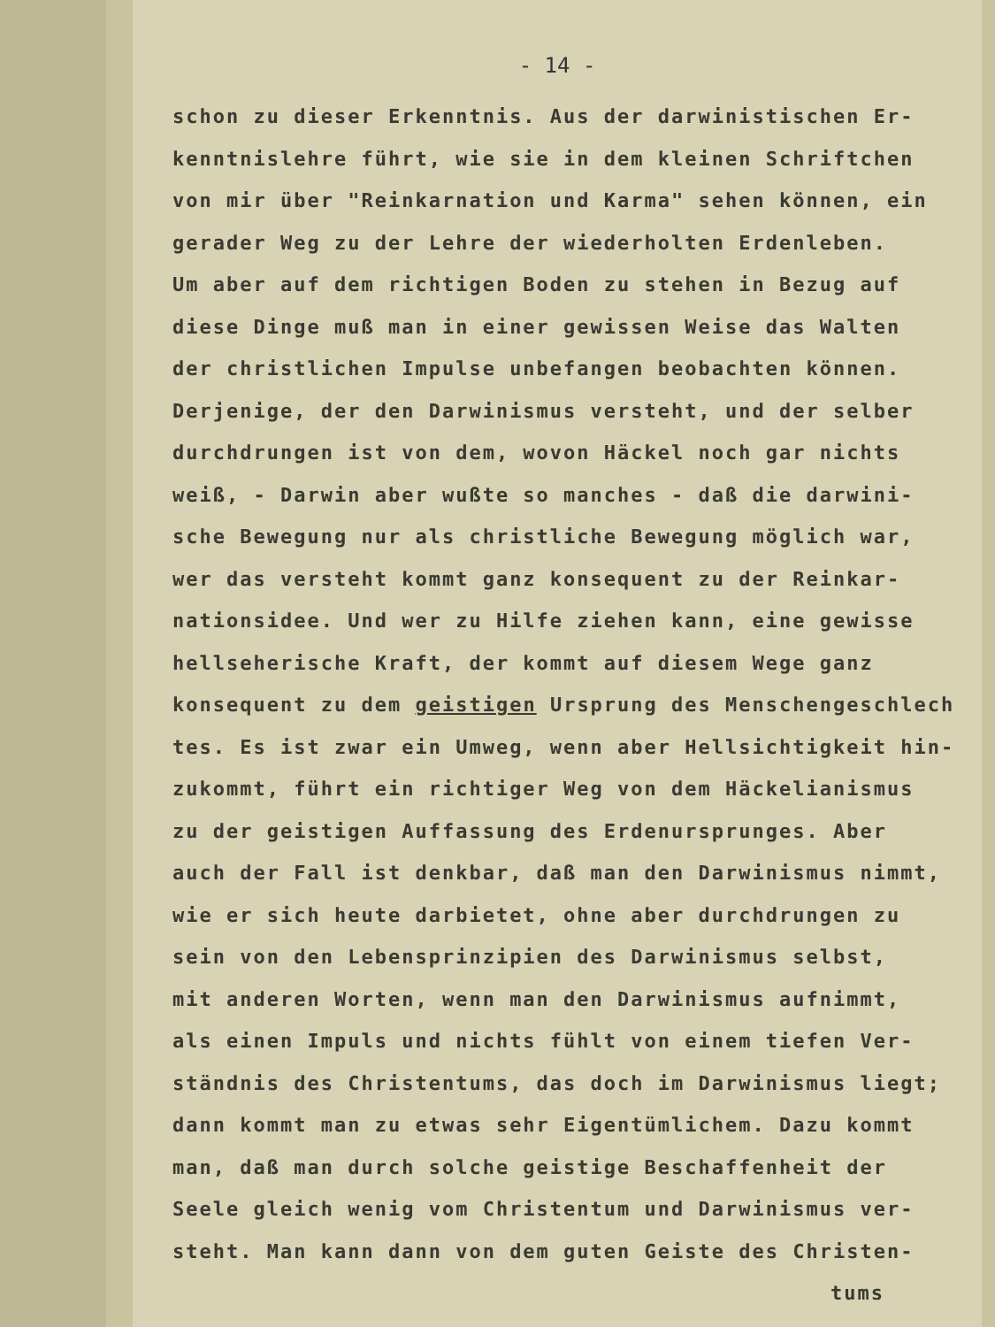- 14 -
schon zu dieser Erkenntnis. Aus der darwinistischen Er-
kenntnislehre führt, wie sie in dem kleinen Schriftchen
von mir über "Reinkarnation und Karma" sehen können, ein
gerader Weg zu der Lehre der wiederholten Erdenleben.
Um aber auf dem richtigen Boden zu stehen in Bezug auf
diese Dinge muß man in einer gewissen Weise das Walten
der christlichen Impulse unbefangen beobachten können.
Derjenige, der den Darwinismus versteht, und der selber
durchdrungen ist von dem, wovon Häckel noch gar nichts
weiß, - Darwin aber wußte so manches - daß die darwini-
sche Bewegung nur als christliche Bewegung möglich war,
wer das versteht kommt ganz konsequent zu der Reinkar-
nationsidee. Und wer zu Hilfe ziehen kann, eine gewisse
hellseherische Kraft, der kommt auf diesem Wege ganz
konsequent zu dem geistigen Ursprung des Menschengeschlech
tes. Es ist zwar ein Umweg, wenn aber Hellsichtigkeit hin-
zukommt, führt ein richtiger Weg von dem Häckelianismus
zu der geistigen Auffassung des Erdenursprunges. Aber
auch der Fall ist denkbar, daß man den Darwinismus nimmt,
wie er sich heute darbietet, ohne aber durchdrungen zu
sein von den Lebensprinzipien des Darwinismus selbst,
mit anderen Worten, wenn man den Darwinismus aufnimmt,
als einen Impuls und nichts fühlt von einem tiefen Ver-
ständnis des Christentums, das doch im Darwinismus liegt;
dann kommt man zu etwas sehr Eigentümlichem. Dazu kommt
man, daß man durch solche geistige Beschaffenheit der
Seele gleich wenig vom Christentum und Darwinismus ver-
steht. Man kann dann von dem guten Geiste des Christen-
tums